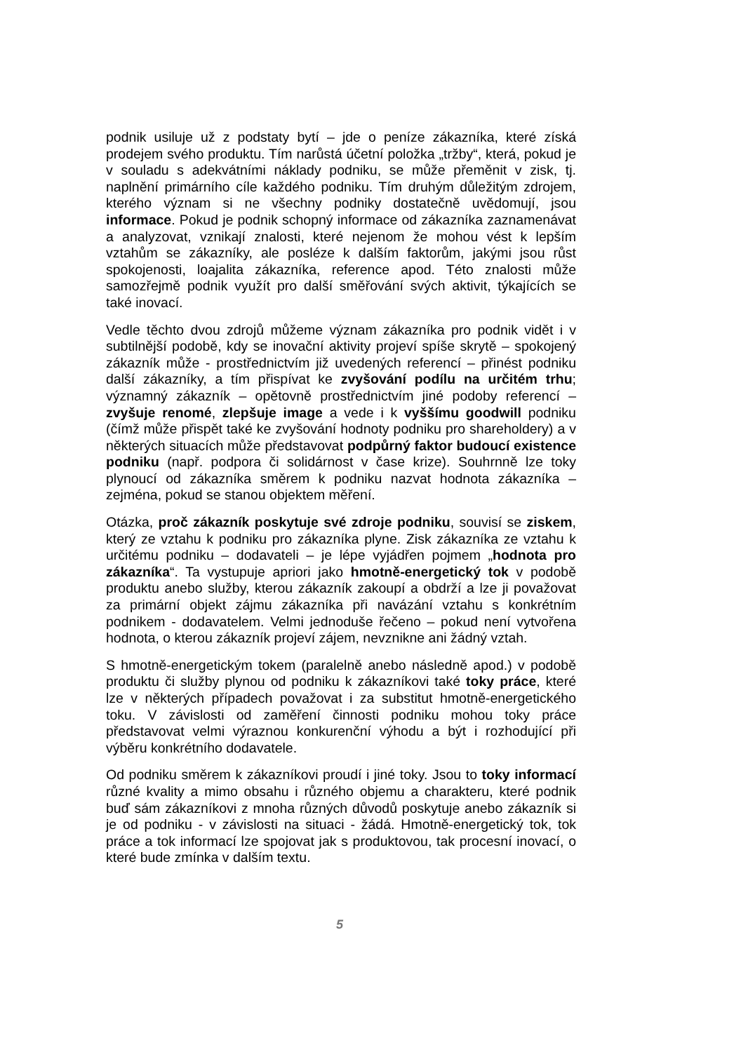podnik usiluje už z podstaty bytí – jde o peníze zákazníka, které získá prodejem svého produktu. Tím narůstá účetní položka „tržby“, která, pokud je v souladu s adekvátními náklady podniku, se může přeměnit v zisk, tj. naplnění primárního cíle každého podniku. Tím druhým důležitým zdrojem, kterého význam si ne všechny podniky dostatečně uvědomují, jsou informace. Pokud je podnik schopný informace od zákazníka zaznamenávat a analyzovat, vznikají znalosti, které nejenom že mohou vést k lepším vztahům se zákazníky, ale posléze k dalším faktorům, jakými jsou růst spokojenosti, loajalita zákazníka, reference apod. Této znalosti může samozřejmě podnik využít pro další směřování svých aktivit, týkajících se také inovací.
Vedle těchto dvou zdrojů můžeme význam zákazníka pro podnik vidět i v subtilnější podobě, kdy se inovační aktivity projeví spíše skrytě – spokojený zákazník může - prostřednictvím již uvedených referencí – přinést podniku další zákazníky, a tím přispívat ke zvyšování podílu na určitém trhu; významný zákazník – opětovně prostřednictvím jiné podoby referencí – zvyšuje renomé, zlepšuje image a vede i k vyššímu goodwill podniku (čímž může přispět také ke zvyšování hodnoty podniku pro shareholdery) a v některých situacích může představovat podpůrný faktor budoucí existence podniku (např. podpora či solidárnost v čase krize). Souhrnně lze toky plynoucí od zákazníka směrem k podniku nazvat hodnota zákazníka – zejména, pokud se stanou objektem měření.
Otázka, proč zákazník poskytuje své zdroje podniku, souvisí se ziskem, který ze vztahu k podniku pro zákazníka plyne. Zisk zákazníka ze vztahu k určitému podniku – dodavateli – je lépe vyjádřen pojmem „hodnota pro zákazníka“. Ta vystupuje apriori jako hmotně-energetický tok v podobě produktu anebo služby, kterou zákazník zakoupí a obdrží a lze ji považovat za primární objekt zájmu zákazníka při navázání vztahu s konkrétním podnikem - dodavatelem. Velmi jednoduše řečeno – pokud není vytvořena hodnota, o kterou zákazník projeví zájem, nevznikne ani žádný vztah.
S hmotně-energetickým tokem (paralelně anebo následně apod.) v podobě produktu či služby plynou od podniku k zákazníkovi také toky práce, které lze v některých případech považovat i za substitut hmotně-energetického toku. V závislosti od zaměření činnosti podniku mohou toky práce představovat velmi výraznou konkurenční výhodu a být i rozhodující při výběru konkrétního dodavatele.
Od podniku směrem k zákazníkovi proudí i jiné toky. Jsou to toky informací různé kvality a mimo obsahu i různého objemu a charakteru, které podnik buď sám zákazníkovi z mnoha různých důvodů poskytuje anebo zákazník si je od podniku - v závislosti na situaci - žádá. Hmotně-energetický tok, tok práce a tok informací lze spojovat jak s produktovou, tak procesní inovací, o které bude zmínka v dalším textu.
5